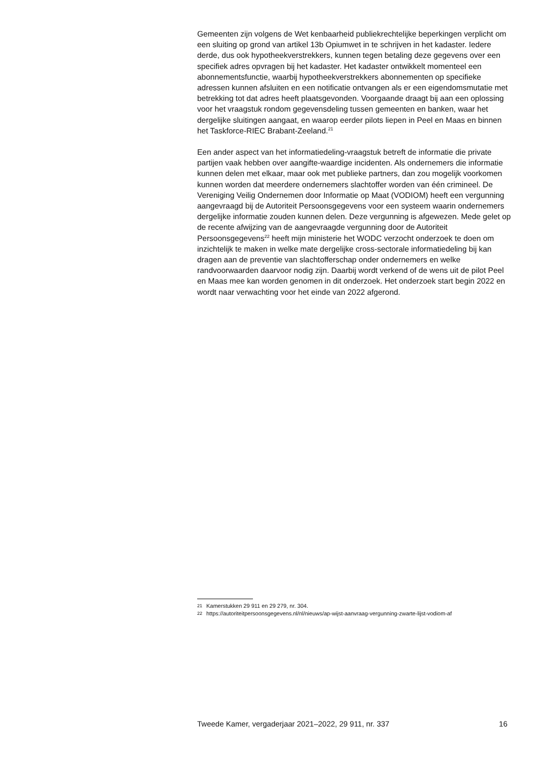Gemeenten zijn volgens de Wet kenbaarheid publiekrechtelijke beperkingen verplicht om een sluiting op grond van artikel 13b Opiumwet in te schrijven in het kadaster. Iedere derde, dus ook hypotheekverstrekkers, kunnen tegen betaling deze gegevens over een specifiek adres opvragen bij het kadaster. Het kadaster ontwikkelt momenteel een abonnementsfunctie, waarbij hypotheekverstrekkers abonnementen op specifieke adressen kunnen afsluiten en een notificatie ontvangen als er een eigendomsmutatie met betrekking tot dat adres heeft plaatsgevonden. Voorgaande draagt bij aan een oplossing voor het vraagstuk rondom gegevensdeling tussen gemeenten en banken, waar het dergelijke sluitingen aangaat, en waarop eerder pilots liepen in Peel en Maas en binnen het Taskforce-RIEC Brabant-Zeeland.<sup>21</sup>
Een ander aspect van het informatiedeling-vraagstuk betreft de informatie die private partijen vaak hebben over aangifte-waardige incidenten. Als ondernemers die informatie kunnen delen met elkaar, maar ook met publieke partners, dan zou mogelijk voorkomen kunnen worden dat meerdere ondernemers slachtoffer worden van één crimineel. De Vereniging Veilig Ondernemen door Informatie op Maat (VODIOM) heeft een vergunning aangevraagd bij de Autoriteit Persoonsgegevens voor een systeem waarin ondernemers dergelijke informatie zouden kunnen delen. Deze vergunning is afgewezen. Mede gelet op de recente afwijzing van de aangevraagde vergunning door de Autoriteit Persoonsgegevens<sup>22</sup> heeft mijn ministerie het WODC verzocht onderzoek te doen om inzichtelijk te maken in welke mate dergelijke cross-sectorale informatiedeling bij kan dragen aan de preventie van slachtofferschap onder ondernemers en welke randvoorwaarden daarvoor nodig zijn. Daarbij wordt verkend of de wens uit de pilot Peel en Maas mee kan worden genomen in dit onderzoek. Het onderzoek start begin 2022 en wordt naar verwachting voor het einde van 2022 afgerond.
21 Kamerstukken 29 911 en 29 279, nr. 304.
22 https://autoriteitpersoonsgegevens.nl/nl/nieuws/ap-wijst-aanvraag-vergunning-zwarte-lijst-vodiom-af
Tweede Kamer, vergaderjaar 2021–2022, 29 911, nr. 337 16